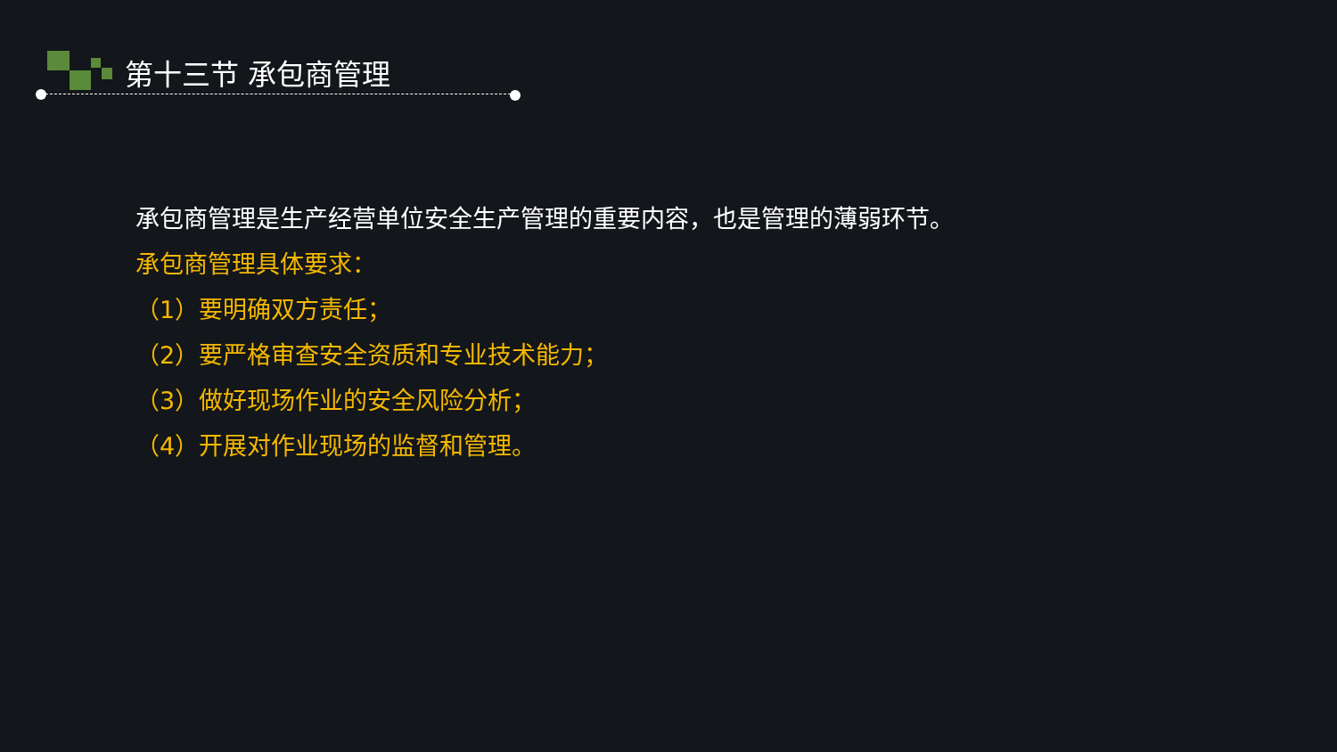第十三节 承包商管理
承包商管理是生产经营单位安全生产管理的重要内容，也是管理的薄弱环节。
承包商管理具体要求：
（1）要明确双方责任；
（2）要严格审查安全资质和专业技术能力；
（3）做好现场作业的安全风险分析；
（4）开展对作业现场的监督和管理。